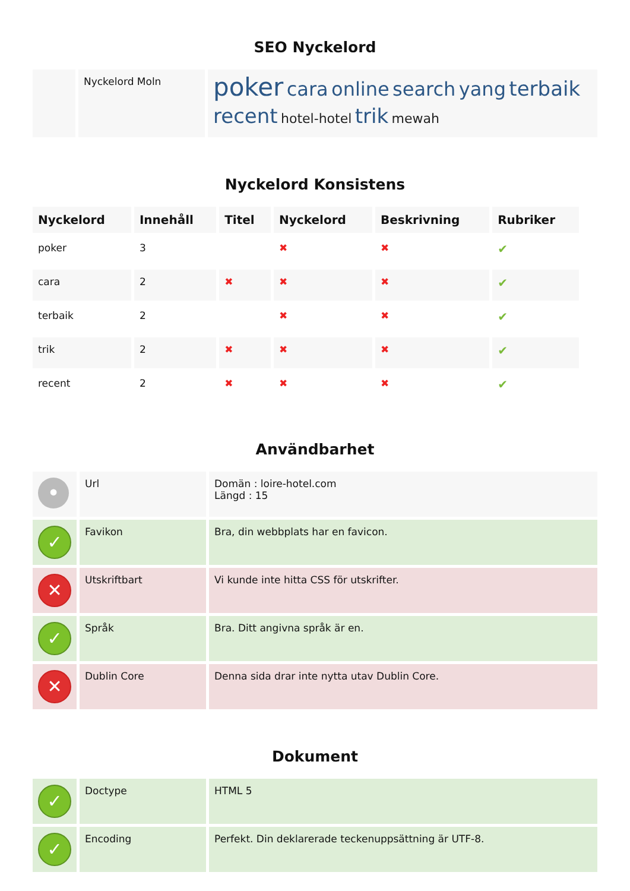SEO Nyckelord
| | Nyckelord Moln | poker cara online search yang terbaik recent hotel-hotel trik mewah |
Nyckelord Konsistens
| Nyckelord | Innehåll | Titel | Nyckelord | Beskrivning | Rubriker |
| --- | --- | --- | --- | --- | --- |
| poker | 3 | | ✖ | ✖ | ✔ |
| cara | 2 | ✖ | ✖ | ✖ | ✔ |
| terbaik | 2 | | ✖ | ✖ | ✔ |
| trik | 2 | ✖ | ✖ | ✖ | ✔ |
| recent | 2 | ✖ | ✖ | ✖ | ✔ |
Användbarhet
| • | Url | Domän : loire-hotel.com Längd : 15 |
| ✓ | Favikon | Bra, din webbplats har en favicon. |
| ✕ | Utskriftbart | Vi kunde inte hitta CSS för utskrifter. |
| ✓ | Språk | Bra. Ditt angivna språk är en. |
| ✕ | Dublin Core | Denna sida drar inte nytta utav Dublin Core. |
Dokument
| ✓ | Doctype | HTML 5 |
| ✓ | Encoding | Perfekt. Din deklarerade teckenuppsättning är UTF-8. |